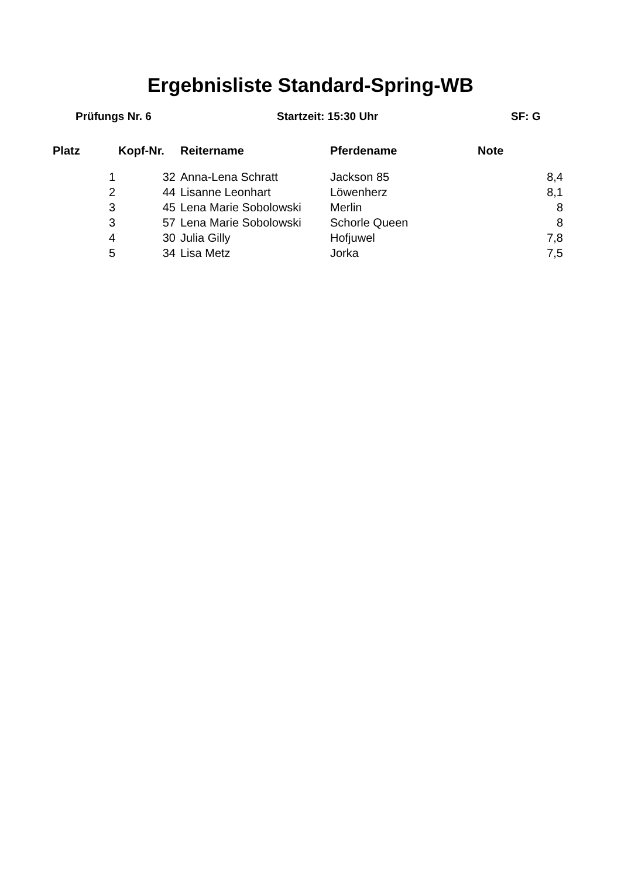Ergebnisliste Standard-Spring-WB
Prüfungs Nr. 6 Startzeit: 15:30 Uhr SF: G
| Platz | Kopf-Nr. | Reitername | Pferdename | Note |
| --- | --- | --- | --- | --- |
| 1 | 32 | Anna-Lena Schratt | Jackson 85 | 8,4 |
| 2 | 44 | Lisanne Leonhart | Löwenherz | 8,1 |
| 3 | 45 | Lena Marie Sobolowski | Merlin | 8 |
| 3 | 57 | Lena Marie Sobolowski | Schorle Queen | 8 |
| 4 | 30 | Julia Gilly | Hofjuwel | 7,8 |
| 5 | 34 | Lisa Metz | Jorka | 7,5 |